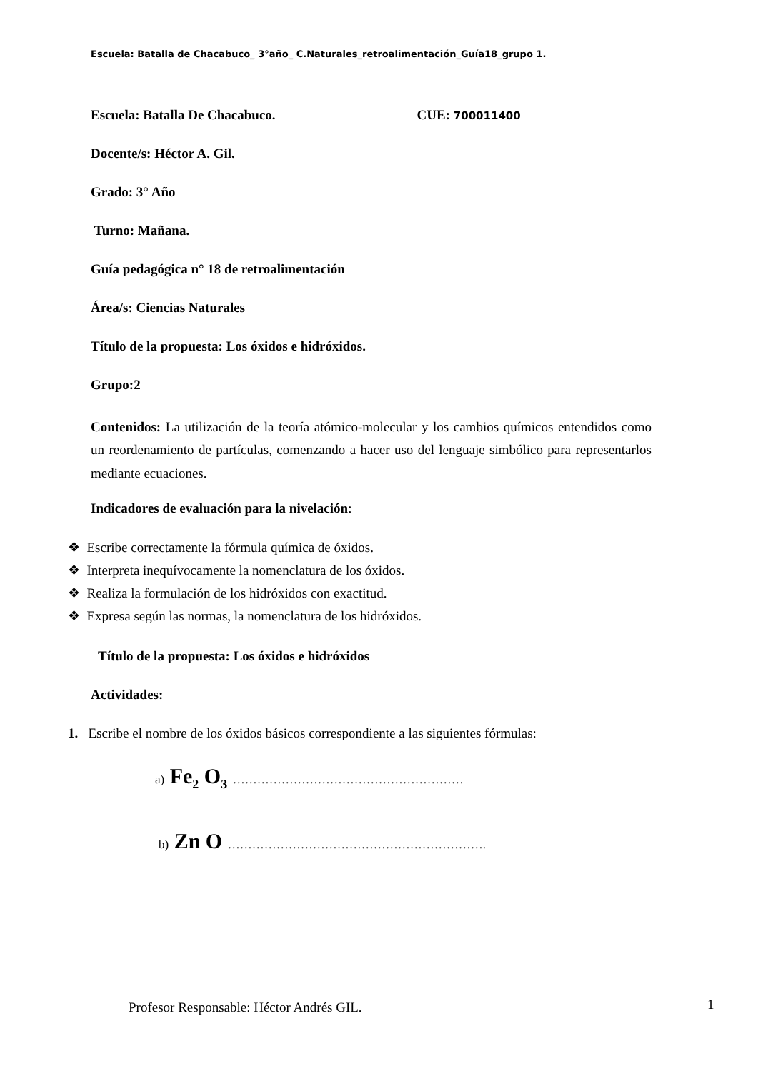Escuela: Batalla de Chacabuco_ 3°año_ C.Naturales_retroalimentación_Guía18_grupo 1.
Escuela: Batalla De Chacabuco. CUE: 700011400
Docente/s: Héctor A. Gil.
Grado: 3° Año
Turno: Mañana.
Guía pedagógica n° 18 de retroalimentación
Área/s: Ciencias Naturales
Título de la propuesta: Los óxidos e hidróxidos.
Grupo:2
Contenidos: La utilización de la teoría atómico-molecular y los cambios químicos entendidos como un reordenamiento de partículas, comenzando a hacer uso del lenguaje simbólico para representarlos mediante ecuaciones.
Indicadores de evaluación para la nivelación:
❖ Escribe correctamente la fórmula química de óxidos.
❖ Interpreta inequívocamente la nomenclatura de los óxidos.
❖ Realiza la formulación de los hidróxidos con exactitud.
❖ Expresa según las normas, la nomenclatura de los hidróxidos.
Título de la propuesta: Los óxidos e hidróxidos
Actividades:
1. Escribe el nombre de los óxidos básicos correspondiente a las siguientes fórmulas:
a) Fe<sub>2</sub> O<sub>3</sub> …………………………………………………
b) Zn O ……………………………………………………….
Profesor Responsable: Héctor Andrés GIL.
1